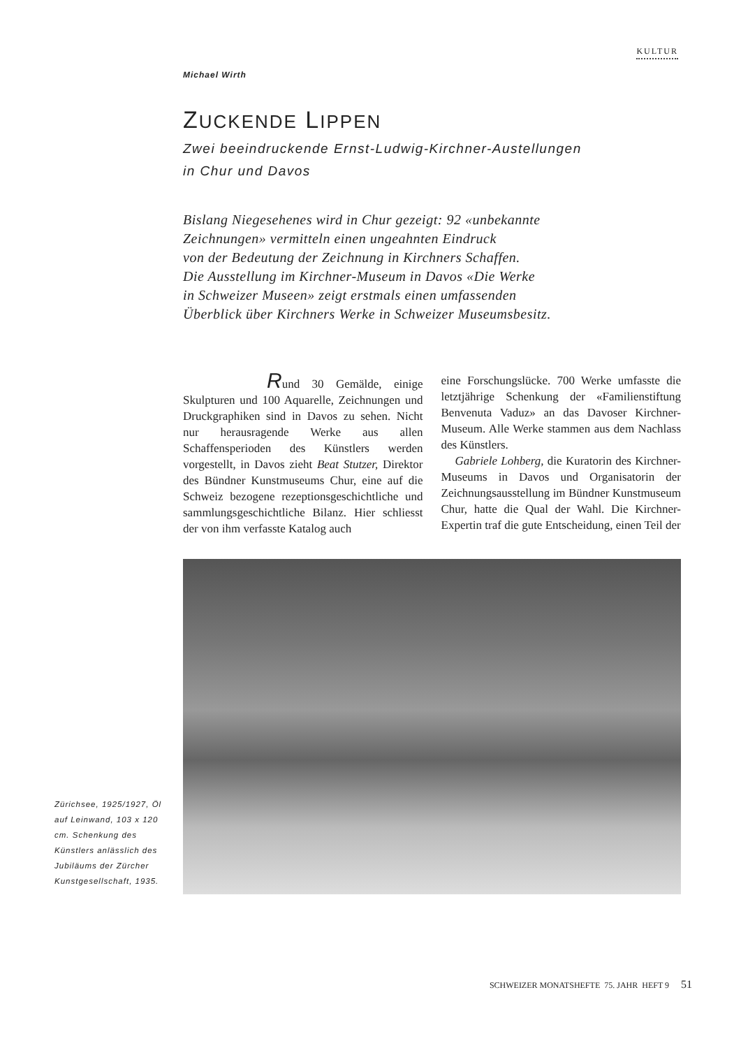KULTUR
Michael Wirth
ZUCKENDE LIPPEN
Zwei beeindruckende Ernst-Ludwig-Kirchner-Austellungen
in Chur und Davos
Bislang Niegesehenes wird in Chur gezeigt: 92 «unbekannte
Zeichnungen» vermitteln einen ungeahnten Eindruck
von der Bedeutung der Zeichnung in Kirchners Schaffen.
Die Ausstellung im Kirchner-Museum in Davos «Die Werke
in Schweizer Museen» zeigt erstmals einen umfassenden
Überblick über Kirchners Werke in Schweizer Museumsbesitz.
Rund 30 Gemälde, einige Skulpturen und 100 Aquarelle, Zeichnungen und Druckgraphiken sind in Davos zu sehen. Nicht nur herausragende Werke aus allen Schaffensperioden des Künstlers werden vorgestellt, in Davos zieht Beat Stutzer, Direktor des Bündner Kunstmuseums Chur, eine auf die Schweiz bezogene rezeptionsgeschichtliche und sammlungsgeschichtliche Bilanz. Hier schliesst der von ihm verfasste Katalog auch
eine Forschungslücke. 700 Werke umfasste die letztjährige Schenkung der «Familienstiftung Benvenuta Vaduz» an das Davoser Kirchner-Museum. Alle Werke stammen aus dem Nachlass des Künstlers.
Gabriele Lohberg, die Kuratorin des Kirchner-Museums in Davos und Organisatorin der Zeichnungsausstellung im Bündner Kunstmuseum Chur, hatte die Qual der Wahl. Die Kirchner-Expertin traf die gute Entscheidung, einen Teil der
Zürichsee, 1925/1927, Öl auf Leinwand, 103 x 120 cm. Schenkung des Künstlers anlässlich des Jubiläums der Zürcher Kunstgesellschaft, 1935.
SCHWEIZER MONATSHEFTE 75. JAHR HEFT 9 51